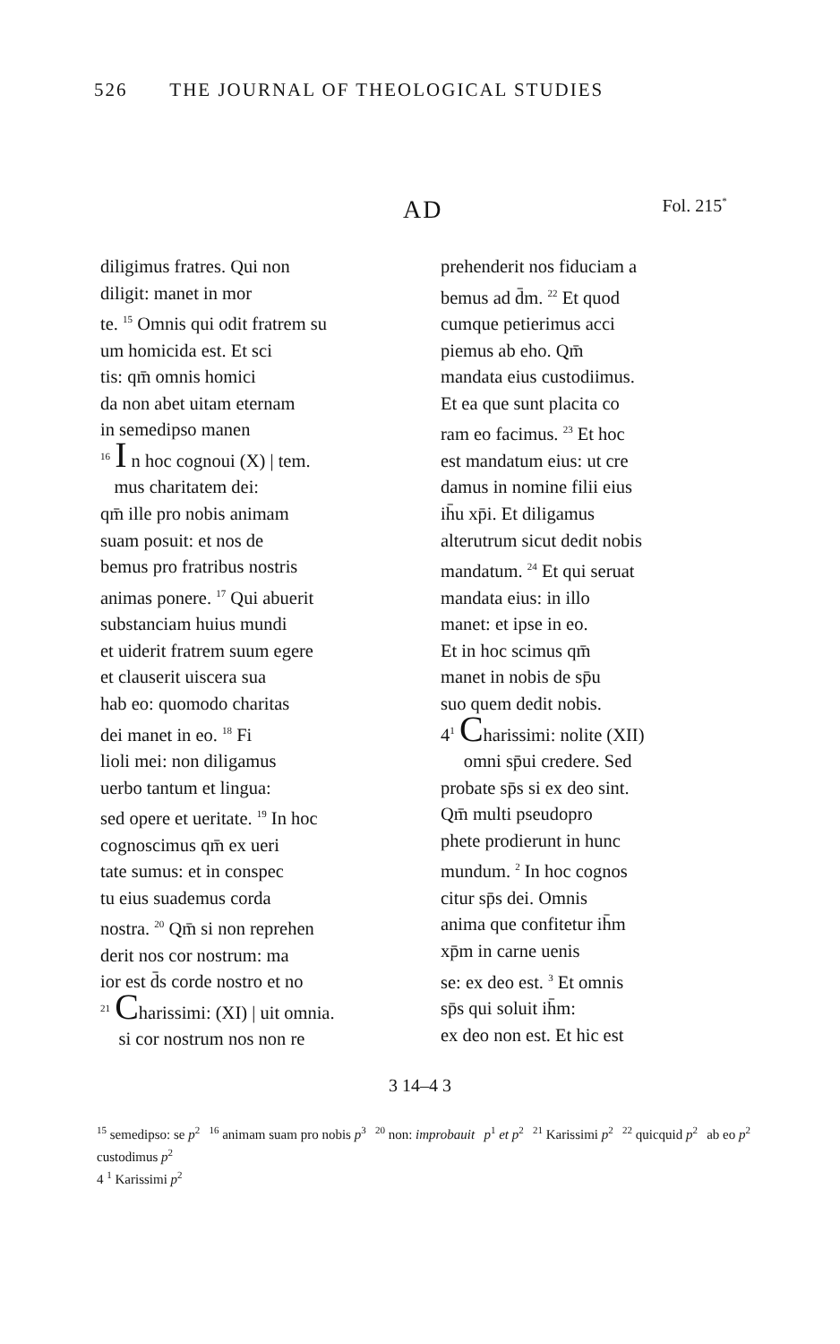526 THE JOURNAL OF THEOLOGICAL STUDIES
AD
Fol. 215<sup>*</sup>
diligimus fratres. Qui non
diligit: manet in mor
te. <sup>15</sup> Omnis qui odit fratrem su
um homicida est. Et sci
tis: qm̄ omnis homici
da non abet uitam eternam
in semedipso manen
<sup>16</sup> I n hoc cognoui (X) | tem.
mus charitatem dei:
qm̄ ille pro nobis animam
suam posuit: et nos de
bemus pro fratribus nostris
animas ponere. <sup>17</sup> Qui abuerit
substanciam huius mundi
et uiderit fratrem suum egere
et clauserit uiscera sua
hab eo: quomodo charitas
dei manet in eo. <sup>18</sup> Fi
lioli mei: non diligamus
uerbo tantum et lingua:
sed opere et ueritate. <sup>19</sup> In hoc
cognoscimus qm̄ ex ueri
tate sumus: et in conspec
tu eius suademus corda
nostra. <sup>20</sup> Qm̄ si non reprehen
derit nos cor nostrum: ma
ior est d̄s corde nostro et no
<sup>21</sup> Charissimi: (XI) | uit omnia.
si cor nostrum nos non re
prehenderit nos fiduciam a
bemus ad d̄m. <sup>22</sup> Et quod
cumque petierimus acci
piemus ab eho. Qm̄
mandata eius custodiimus.
Et ea que sunt placita co
ram eo facimus. <sup>23</sup> Et hoc
est mandatum eius: ut cre
damus in nomine filii eius
ih̄u xp̄i. Et diligamus
alterutrum sicut dedit nobis
mandatum. <sup>24</sup> Et qui seruat
mandata eius: in illo
manet: et ipse in eo.
Et in hoc scimus qm̄
manet in nobis de sp̄u
suo quem dedit nobis.
4<sup>1</sup> Charissimi: nolite (XII)
omni sp̄ui credere. Sed
probate sp̄s si ex deo sint.
Qm̄ multi pseudopro
phete prodierunt in hunc
mundum. <sup>2</sup> In hoc cognos
citur sp̄s dei. Omnis
anima que confitetur ih̄m
xp̄m in carne uenis
se: ex deo est. <sup>3</sup> Et omnis
sp̄s qui soluit ih̄m:
ex deo non est. Et hic est
3 14–4 3
<sup>15</sup> semedipso: se p<sup>2</sup> <sup>16</sup> animam suam pro nobis p<sup>3</sup> <sup>20</sup> non: improbauit p<sup>1</sup> et p<sup>2</sup> <sup>21</sup> Karissimi p<sup>2</sup> <sup>22</sup> quicquid p<sup>2</sup> ab eo p<sup>2</sup> custodimus p<sup>2</sup> 4 <sup>1</sup> Karissimi p<sup>2</sup>